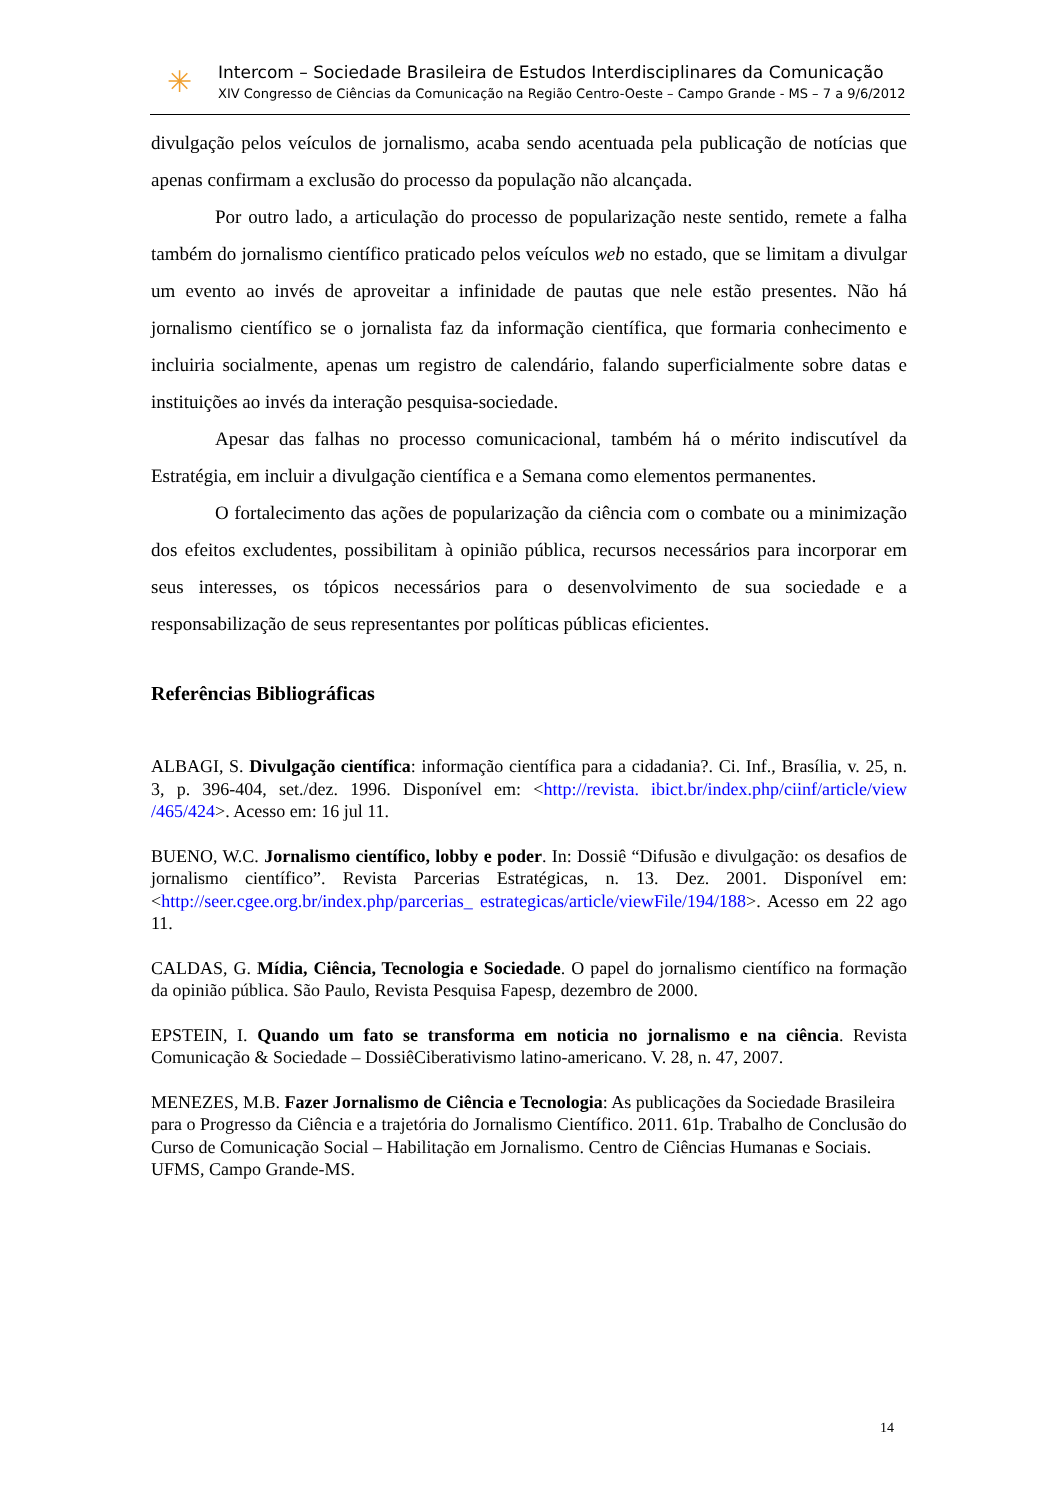✳
Intercom – Sociedade Brasileira de Estudos Interdisciplinares da Comunicação
XIV Congresso de Ciências da Comunicação na Região Centro-Oeste – Campo Grande - MS – 7 a 9/6/2012
divulgação pelos veículos de jornalismo, acaba sendo acentuada pela publicação de notícias que apenas confirmam a exclusão do processo da população não alcançada.
Por outro lado, a articulação do processo de popularização neste sentido, remete a falha também do jornalismo científico praticado pelos veículos web no estado, que se limitam a divulgar um evento ao invés de aproveitar a infinidade de pautas que nele estão presentes. Não há jornalismo científico se o jornalista faz da informação científica, que formaria conhecimento e incluiria socialmente, apenas um registro de calendário, falando superficialmente sobre datas e instituições ao invés da interação pesquisa-sociedade.
Apesar das falhas no processo comunicacional, também há o mérito indiscutível da Estratégia, em incluir a divulgação científica e a Semana como elementos permanentes.
O fortalecimento das ações de popularização da ciência com o combate ou a minimização dos efeitos excludentes, possibilitam à opinião pública, recursos necessários para incorporar em seus interesses, os tópicos necessários para o desenvolvimento de sua sociedade e a responsabilização de seus representantes por políticas públicas eficientes.
Referências Bibliográficas
ALBAGI, S. Divulgação científica: informação científica para a cidadania?. Ci. Inf., Brasília, v. 25, n. 3, p. 396-404, set./dez. 1996. Disponível em: <http://revista. ibict.br/index.php/ciinf/article/view /465/424>. Acesso em: 16 jul 11.
BUENO, W.C. Jornalismo científico, lobby e poder. In: Dossiê “Difusão e divulgação: os desafios de jornalismo científico”. Revista Parcerias Estratégicas, n. 13. Dez. 2001. Disponível em: <http://seer.cgee.org.br/index.php/parcerias_ estrategicas/article/viewFile/194/188>. Acesso em 22 ago 11.
CALDAS, G. Mídia, Ciência, Tecnologia e Sociedade. O papel do jornalismo científico na formação da opinião pública. São Paulo, Revista Pesquisa Fapesp, dezembro de 2000.
EPSTEIN, I. Quando um fato se transforma em noticia no jornalismo e na ciência. Revista Comunicação & Sociedade – DossiêCiberativismo latino-americano. V. 28, n. 47, 2007.
MENEZES, M.B. Fazer Jornalismo de Ciência e Tecnologia: As publicações da Sociedade Brasileira para o Progresso da Ciência e a trajetória do Jornalismo Científico. 2011. 61p. Trabalho de Conclusão do Curso de Comunicação Social – Habilitação em Jornalismo. Centro de Ciências Humanas e Sociais. UFMS, Campo Grande-MS.
14